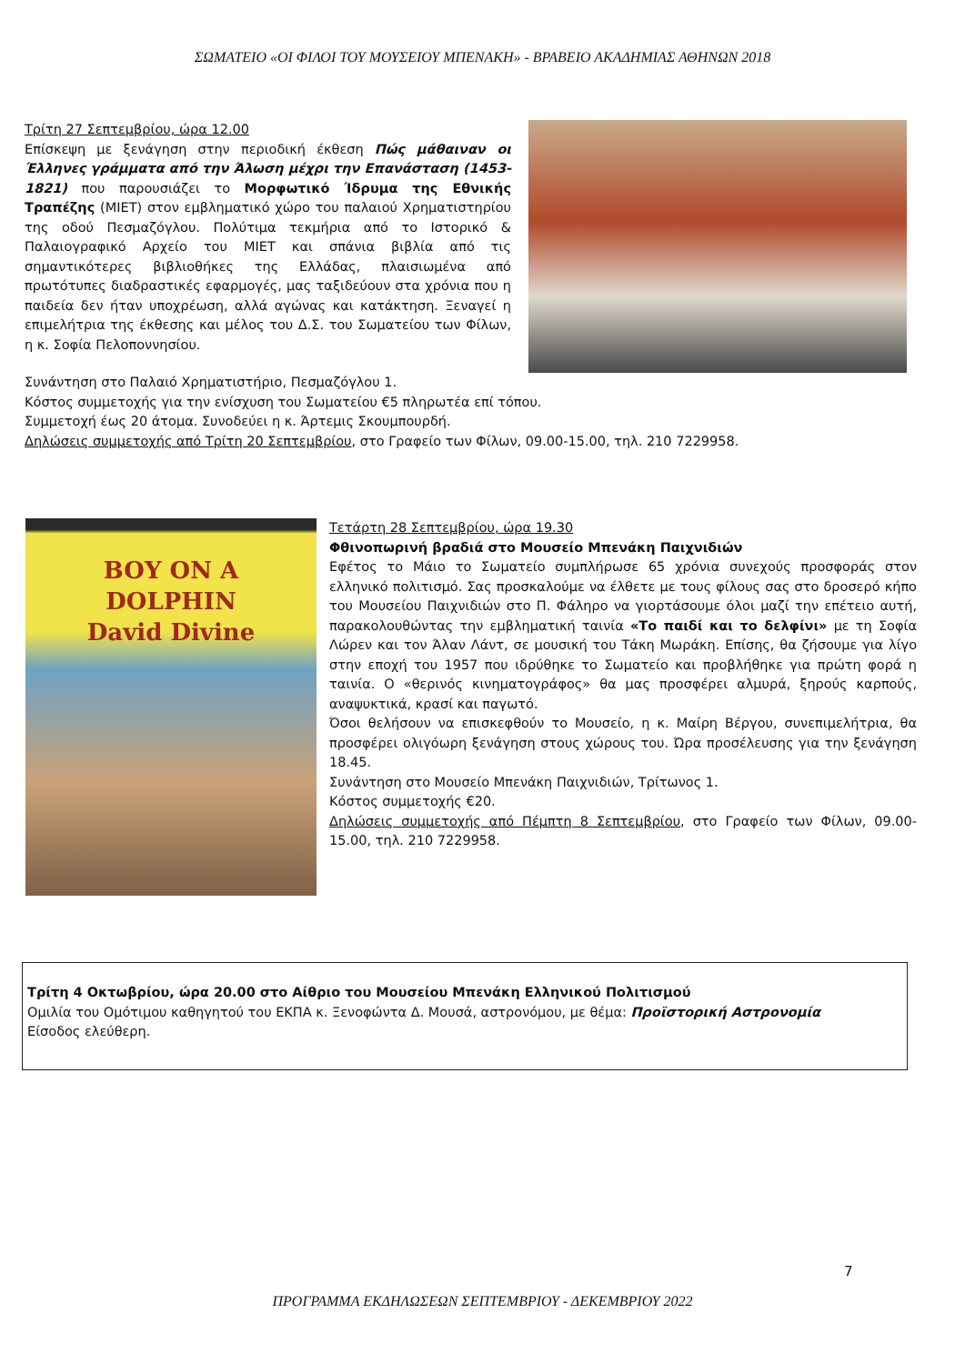ΣΩΜΑΤΕΙΟ «ΟΙ ΦΙΛΟΙ ΤΟΥ ΜΟΥΣΕΙΟΥ ΜΠΕΝΑΚΗ» - ΒΡΑΒΕΙΟ ΑΚΑΔΗΜΙΑΣ ΑΘΗΝΩΝ 2018
Τρίτη 27 Σεπτεμβρίου, ώρα 12.00
Επίσκεψη με ξενάγηση στην περιοδική έκθεση Πώς μάθαιναν οι Έλληνες γράμματα από την Άλωση μέχρι την Επανάσταση (1453-1821) που παρουσιάζει το Μορφωτικό Ίδρυμα της Εθνικής Τραπέζης (ΜΙΕΤ) στον εμβληματικό χώρο του παλαιού Χρηματιστηρίου της οδού Πεσμαζόγλου. Πολύτιμα τεκμήρια από το Ιστορικό & Παλαιογραφικό Αρχείο του ΜΙΕΤ και σπάνια βιβλία από τις σημαντικότερες βιβλιοθήκες της Ελλάδας, πλαισιωμένα από πρωτότυπες διαδραστικές εφαρμογές, μας ταξιδεύουν στα χρόνια που η παιδεία δεν ήταν υποχρέωση, αλλά αγώνας και κατάκτηση. Ξεναγεί η επιμελήτρια της έκθεσης και μέλος του Δ.Σ. του Σωματείου των Φίλων, η κ. Σοφία Πελοποννησίου.
Συνάντηση στο Παλαιό Χρηματιστήριο, Πεσμαζόγλου 1.
Κόστος συμμετοχής για την ενίσχυση του Σωματείου €5 πληρωτέα επί τόπου.
Συμμετοχή έως 20 άτομα. Συνοδεύει η κ. Άρτεμις Σκουμπουρδή.
Δηλώσεις συμμετοχής από Τρίτη 20 Σεπτεμβρίου, στο Γραφείο των Φίλων, 09.00-15.00, τηλ. 210 7229958.
BOY ON A
DOLPHIN
David Divine
Τετάρτη 28 Σεπτεμβρίου, ώρα 19.30
Φθινοπωρινή βραδιά στο Μουσείο Μπενάκη Παιχνιδιών
Εφέτος το Μάιο το Σωματείο συμπλήρωσε 65 χρόνια συνεχούς προσφοράς στον ελληνικό πολιτισμό. Σας προσκαλούμε να έλθετε με τους φίλους σας στο δροσερό κήπο του Μουσείου Παιχνιδιών στο Π. Φάληρο να γιορτάσουμε όλοι μαζί την επέτειο αυτή, παρακολουθώντας την εμβληματική ταινία «Το παιδί και το δελφίνι» με τη Σοφία Λώρεν και τον Άλαν Λάντ, σε μουσική του Τάκη Μωράκη. Επίσης, θα ζήσουμε για λίγο στην εποχή του 1957 που ιδρύθηκε το Σωματείο και προβλήθηκε για πρώτη φορά η ταινία. Ο «θερινός κινηματογράφος» θα μας προσφέρει αλμυρά, ξηρούς καρπούς, αναψυκτικά, κρασί και παγωτό.
Όσοι θελήσουν να επισκεφθούν το Μουσείο, η κ. Μαίρη Βέργου, συνεπιμελήτρια, θα προσφέρει ολιγόωρη ξενάγηση στους χώρους του. Ώρα προσέλευσης για την ξενάγηση 18.45.
Συνάντηση στο Μουσείο Μπενάκη Παιχνιδιών, Τρίτωνος 1.
Κόστος συμμετοχής €20.
Δηλώσεις συμμετοχής από Πέμπτη 8 Σεπτεμβρίου, στο Γραφείο των Φίλων, 09.00-15.00, τηλ. 210 7229958.
Τρίτη 4 Οκτωβρίου, ώρα 20.00 στο Αίθριο του Μουσείου Μπενάκη Ελληνικού Πολιτισμού
Ομιλία του Ομότιμου καθηγητού του ΕΚΠΑ κ. Ξενοφώντα Δ. Μουσά, αστρονόμου, με θέμα: Προϊστορική Αστρονομία
Είσοδος ελεύθερη.
7
ΠΡΟΓΡΑΜΜΑ ΕΚΔΗΛΩΣΕΩΝ ΣΕΠΤΕΜΒΡΙΟΥ - ΔΕΚΕΜΒΡΙΟΥ 2022